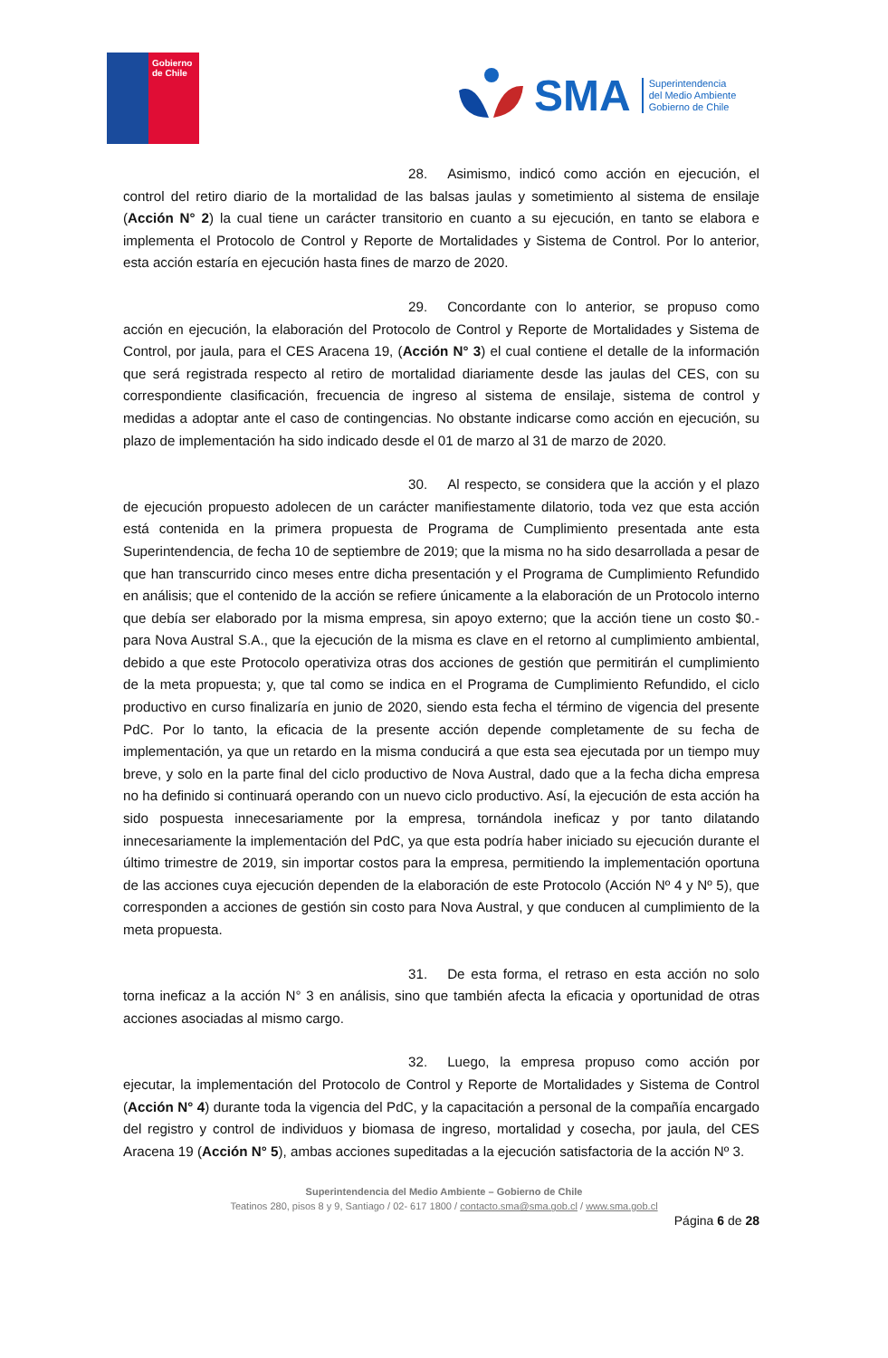Gobierno
de Chile
SMA
Superintendencia
del Medio Ambiente
Gobierno de Chile
28. Asimismo, indicó como acción en ejecución, el control del retiro diario de la mortalidad de las balsas jaulas y sometimiento al sistema de ensilaje (Acción N° 2) la cual tiene un carácter transitorio en cuanto a su ejecución, en tanto se elabora e implementa el Protocolo de Control y Reporte de Mortalidades y Sistema de Control. Por lo anterior, esta acción estaría en ejecución hasta fines de marzo de 2020.
29. Concordante con lo anterior, se propuso como acción en ejecución, la elaboración del Protocolo de Control y Reporte de Mortalidades y Sistema de Control, por jaula, para el CES Aracena 19, (Acción N° 3) el cual contiene el detalle de la información que será registrada respecto al retiro de mortalidad diariamente desde las jaulas del CES, con su correspondiente clasificación, frecuencia de ingreso al sistema de ensilaje, sistema de control y medidas a adoptar ante el caso de contingencias. No obstante indicarse como acción en ejecución, su plazo de implementación ha sido indicado desde el 01 de marzo al 31 de marzo de 2020.
30. Al respecto, se considera que la acción y el plazo de ejecución propuesto adolecen de un carácter manifiestamente dilatorio, toda vez que esta acción está contenida en la primera propuesta de Programa de Cumplimiento presentada ante esta Superintendencia, de fecha 10 de septiembre de 2019; que la misma no ha sido desarrollada a pesar de que han transcurrido cinco meses entre dicha presentación y el Programa de Cumplimiento Refundido en análisis; que el contenido de la acción se refiere únicamente a la elaboración de un Protocolo interno que debía ser elaborado por la misma empresa, sin apoyo externo; que la acción tiene un costo $0.- para Nova Austral S.A., que la ejecución de la misma es clave en el retorno al cumplimiento ambiental, debido a que este Protocolo operativiza otras dos acciones de gestión que permitirán el cumplimiento de la meta propuesta; y, que tal como se indica en el Programa de Cumplimiento Refundido, el ciclo productivo en curso finalizaría en junio de 2020, siendo esta fecha el término de vigencia del presente PdC. Por lo tanto, la eficacia de la presente acción depende completamente de su fecha de implementación, ya que un retardo en la misma conducirá a que esta sea ejecutada por un tiempo muy breve, y solo en la parte final del ciclo productivo de Nova Austral, dado que a la fecha dicha empresa no ha definido si continuará operando con un nuevo ciclo productivo. Así, la ejecución de esta acción ha sido pospuesta innecesariamente por la empresa, tornándola ineficaz y por tanto dilatando innecesariamente la implementación del PdC, ya que esta podría haber iniciado su ejecución durante el último trimestre de 2019, sin importar costos para la empresa, permitiendo la implementación oportuna de las acciones cuya ejecución dependen de la elaboración de este Protocolo (Acción Nº 4 y Nº 5), que corresponden a acciones de gestión sin costo para Nova Austral, y que conducen al cumplimiento de la meta propuesta.
31. De esta forma, el retraso en esta acción no solo torna ineficaz a la acción N° 3 en análisis, sino que también afecta la eficacia y oportunidad de otras acciones asociadas al mismo cargo.
32. Luego, la empresa propuso como acción por ejecutar, la implementación del Protocolo de Control y Reporte de Mortalidades y Sistema de Control (Acción N° 4) durante toda la vigencia del PdC, y la capacitación a personal de la compañía encargado del registro y control de individuos y biomasa de ingreso, mortalidad y cosecha, por jaula, del CES Aracena 19 (Acción N° 5), ambas acciones supeditadas a la ejecución satisfactoria de la acción Nº 3.
Superintendencia del Medio Ambiente – Gobierno de Chile
Teatinos 280, pisos 8 y 9, Santiago / 02- 617 1800 / contacto.sma@sma.gob.cl / www.sma.gob.cl
Página 6 de 28